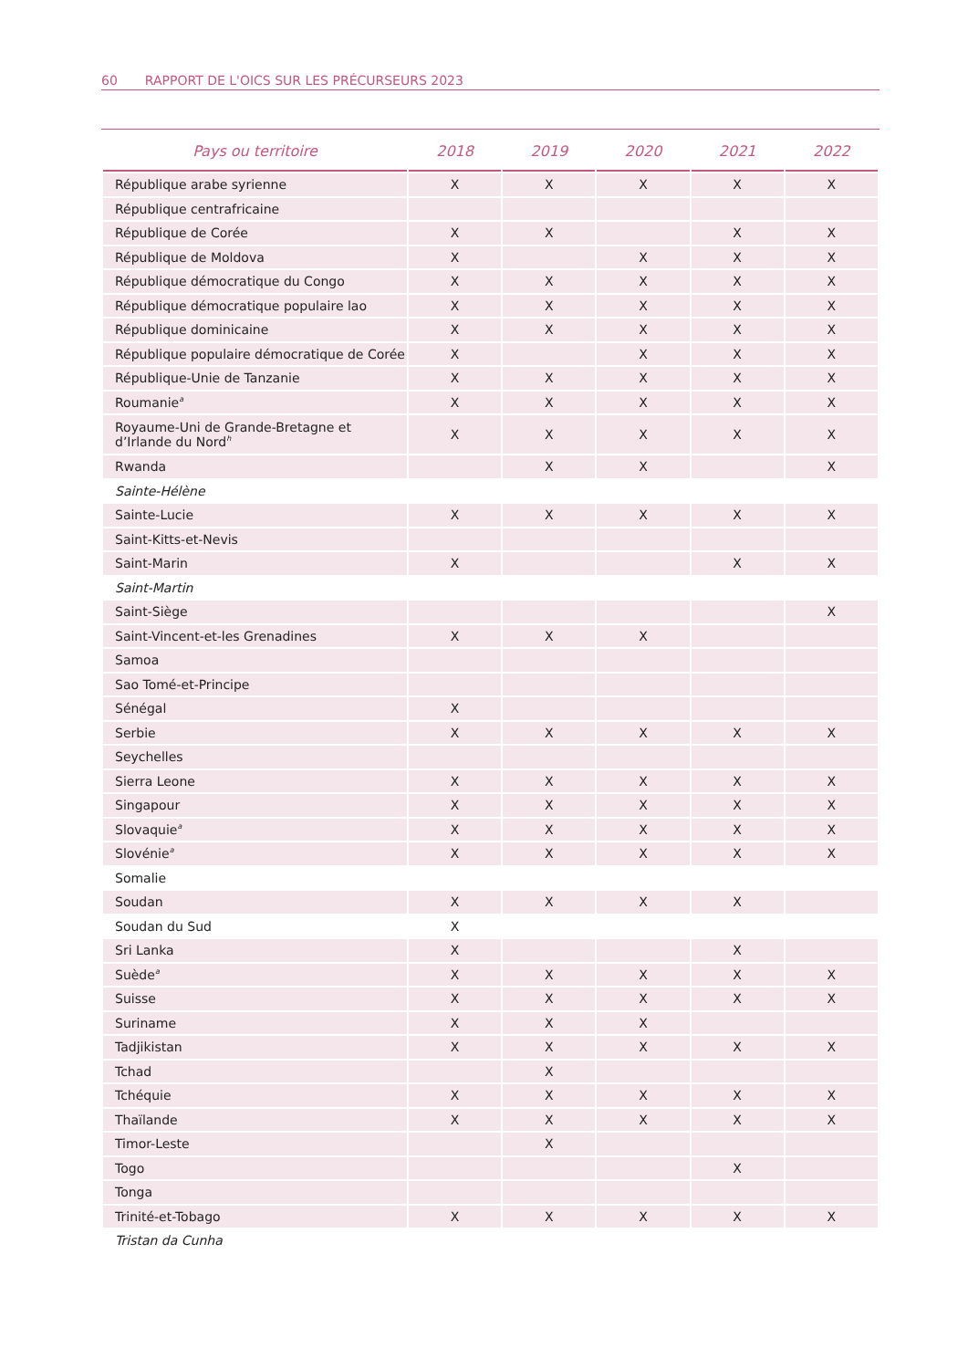60 RAPPORT DE L'OICS SUR LES PRÉCURSEURS 2023
| Pays ou territoire | 2018 | 2019 | 2020 | 2021 | 2022 |
| --- | --- | --- | --- | --- | --- |
| République arabe syrienne | X | X | X | X | X |
| République centrafricaine | | | | | |
| République de Corée | X | X | | X | X |
| République de Moldova | X | | X | X | X |
| République démocratique du Congo | X | X | X | X | X |
| République démocratique populaire lao | X | X | X | X | X |
| République dominicaine | X | X | X | X | X |
| République populaire démocratique de Corée | X | | X | X | X |
| République-Unie de Tanzanie | X | X | X | X | X |
| Roumanie<sup>a</sup> | X | X | X | X | X |
| Royaume-Uni de Grande-Bretagne et d’Irlande du Nord<sup>h</sup> | X | X | X | X | X |
| Rwanda | | X | X | | X |
| Sainte-Hélène | | | | | |
| Sainte-Lucie | X | X | X | X | X |
| Saint-Kitts-et-Nevis | | | | | |
| Saint-Marin | X | | | X | X |
| Saint-Martin | | | | | |
| Saint-Siège | | | | | X |
| Saint-Vincent-et-les Grenadines | X | X | X | | |
| Samoa | | | | | |
| Sao Tomé-et-Principe | | | | | |
| Sénégal | X | | | | |
| Serbie | X | X | X | X | X |
| Seychelles | | | | | |
| Sierra Leone | X | X | X | X | X |
| Singapour | X | X | X | X | X |
| Slovaquie<sup>a</sup> | X | X | X | X | X |
| Slovénie<sup>a</sup> | X | X | X | X | X |
| Somalie | | | | | |
| Soudan | X | X | X | X | |
| Soudan du Sud | X | | | | |
| Sri Lanka | X | | | X | |
| Suède<sup>a</sup> | X | X | X | X | X |
| Suisse | X | X | X | X | X |
| Suriname | X | X | X | | |
| Tadjikistan | X | X | X | X | X |
| Tchad | | X | | | |
| Tchéquie | X | X | X | X | X |
| Thaïlande | X | X | X | X | X |
| Timor-Leste | | X | | | |
| Togo | | | | X | |
| Tonga | | | | | |
| Trinité-et-Tobago | X | X | X | X | X |
| Tristan da Cunha | | | | | |